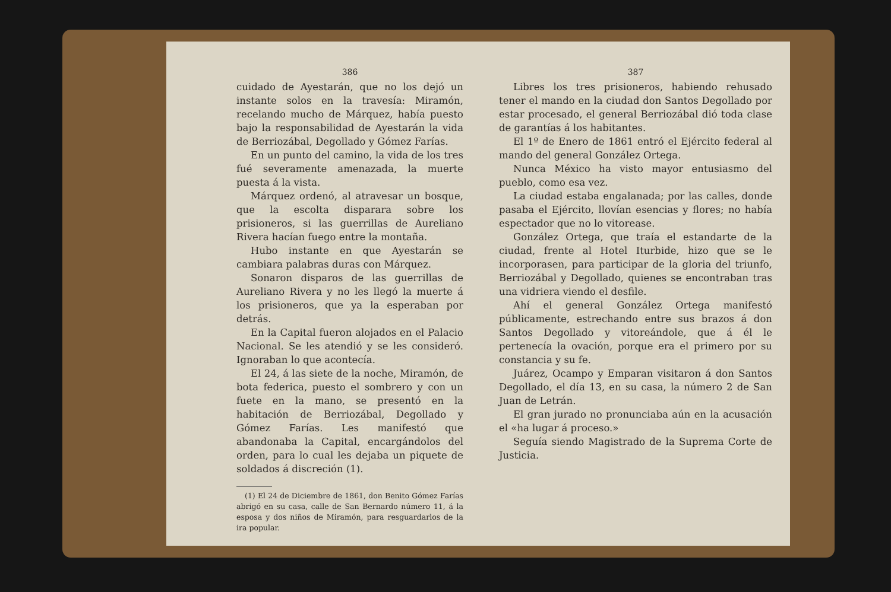386
cuidado de Ayestarán, que no los dejó un instante solos en la travesía: Miramón, recelando mucho de Márquez, había puesto bajo la responsabilidad de Ayestarán la vida de Berriozábal, Degollado y Gómez Farías.
En un punto del camino, la vida de los tres fué severamente amenazada, la muerte puesta á la vista.
Márquez ordenó, al atravesar un bosque, que la escolta disparara sobre los prisioneros, si las guerrillas de Aureliano Rivera hacían fuego entre la montaña.
Hubo instante en que Ayestarán se cambiara palabras duras con Márquez.
Sonaron disparos de las guerrillas de Aureliano Rivera y no les llegó la muerte á los prisioneros, que ya la esperaban por detrás.
En la Capital fueron alojados en el Palacio Nacional. Se les atendió y se les consideró. Ignoraban lo que acontecía.
El 24, á las siete de la noche, Miramón, de bota federica, puesto el sombrero y con un fuete en la mano, se presentó en la habitación de Berriozábal, Degollado y Gómez Farías. Les manifestó que abandonaba la Capital, encargándolos del orden, para lo cual les dejaba un piquete de soldados á discreción (1).
(1) El 24 de Diciembre de 1861, don Benito Gómez Farías abrigó en su casa, calle de San Bernardo número 11, á la esposa y dos niños de Miramón, para resguardarlos de la ira popular.
387
Libres los tres prisioneros, habiendo rehusado tener el mando en la ciudad don Santos Degollado por estar procesado, el general Berriozábal dió toda clase de garantías á los habitantes.
El 1º de Enero de 1861 entró el Ejército federal al mando del general González Ortega.
Nunca México ha visto mayor entusiasmo del pueblo, como esa vez.
La ciudad estaba engalanada; por las calles, donde pasaba el Ejército, llovían esencias y flores; no había espectador que no lo vitorease.
González Ortega, que traía el estandarte de la ciudad, frente al Hotel Iturbide, hizo que se le incorporasen, para participar de la gloria del triunfo, Berriozábal y Degollado, quienes se encontraban tras una vidriera viendo el desfile.
Ahí el general González Ortega manifestó públicamente, estrechando entre sus brazos á don Santos Degollado y vitoreándole, que á él le pertenecía la ovación, porque era el primero por su constancia y su fe.
Juárez, Ocampo y Emparan visitaron á don Santos Degollado, el día 13, en su casa, la número 2 de San Juan de Letrán.
El gran jurado no pronunciaba aún en la acusación el «ha lugar á proceso.»
Seguía siendo Magistrado de la Suprema Corte de Justicia.